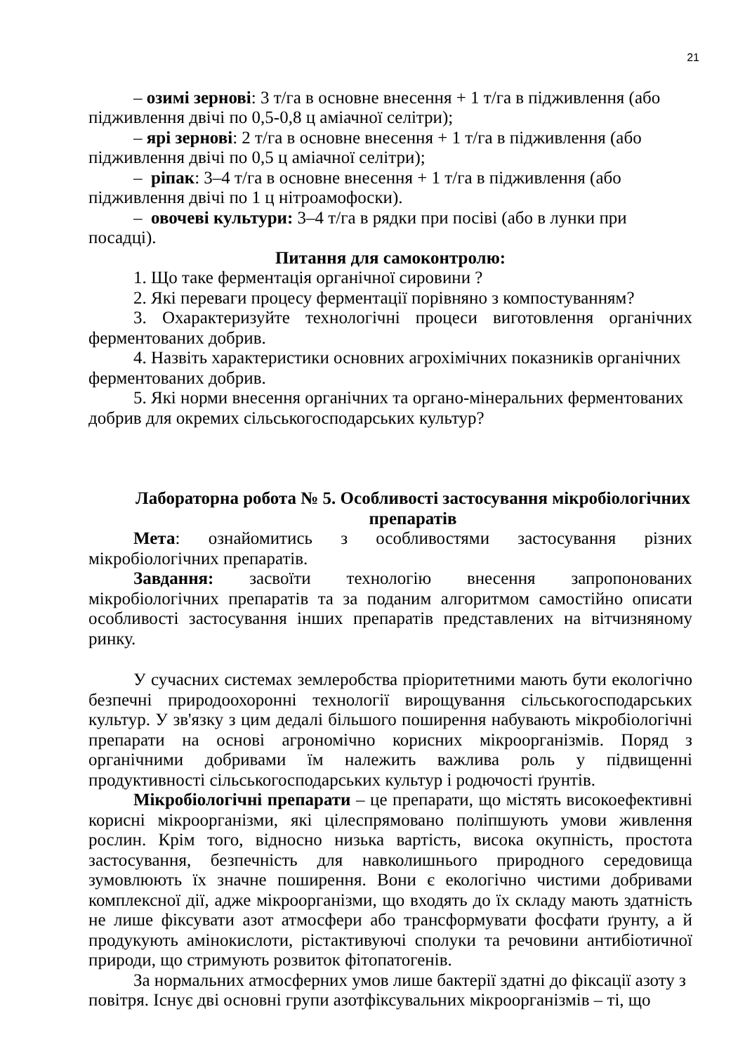21
– озимі зернові: 3 т/га в основне внесення + 1 т/га в підживлення (або підживлення двічі по 0,5-0,8 ц аміачної селітри);
– ярі зернові: 2 т/га в основне внесення + 1 т/га в підживлення (або підживлення двічі по 0,5 ц аміачної селітри);
– ріпак: 3–4 т/га в основне внесення + 1 т/га в підживлення (або підживлення двічі по 1 ц нітроамофоски).
– овочеві культури: 3–4 т/га в рядки при посіві (або в лунки при посадці).
Питання для самоконтролю:
1. Що таке ферментація органічної сировини ?
2. Які переваги процесу ферментації порівняно з компостуванням?
3. Охарактеризуйте технологічні процеси виготовлення органічних ферментованих добрив.
4. Назвіть характеристики основних агрохімічних показників органічних ферментованих добрив.
5. Які норми внесення органічних та органо-мінеральних ферментованих добрив для окремих сільськогосподарських культур?
Лабораторна робота № 5. Особливості застосування мікробіологічних препаратів
Мета: ознайомитись з особливостями застосування різних мікробіологічних препаратів.
Завдання: засвоїти технологію внесення запропонованих мікробіологічних препаратів та за поданим алгоритмом самостійно описати особливості застосування інших препаратів представлених на вітчизняному ринку.
У сучасних системах землеробства пріоритетними мають бути екологічно безпечні природоохоронні технології вирощування сільськогосподарських культур. У зв'язку з цим дедалі більшого поширення набувають мікробіологічні препарати на основі агрономічно корисних мікроорганізмів. Поряд з органічними добривами їм належить важлива роль у підвищенні продуктивності сільськогосподарських культур і родючості ґрунтів.
Мікробіологічні препарати – це препарати, що містять високоефективні корисні мікроорганізми, які цілеспрямовано поліпшують умови живлення рослин. Крім того, відносно низька вартість, висока окупність, простота застосування, безпечність для навколишнього природного середовища зумовлюють їх значне поширення. Вони є екологічно чистими добривами комплексної дії, адже мікроорганізми, що входять до їх складу мають здатність не лише фіксувати азот атмосфери або трансформувати фосфати ґрунту, а й продукують амінокислоти, рістактивуючі сполуки та речовини антибіотичної природи, що стримують розвиток фітопатогенів.
За нормальних атмосферних умов лише бактерії здатні до фіксації азоту з повітря. Існує дві основні групи азотфіксувальних мікроорганізмів – ті, що